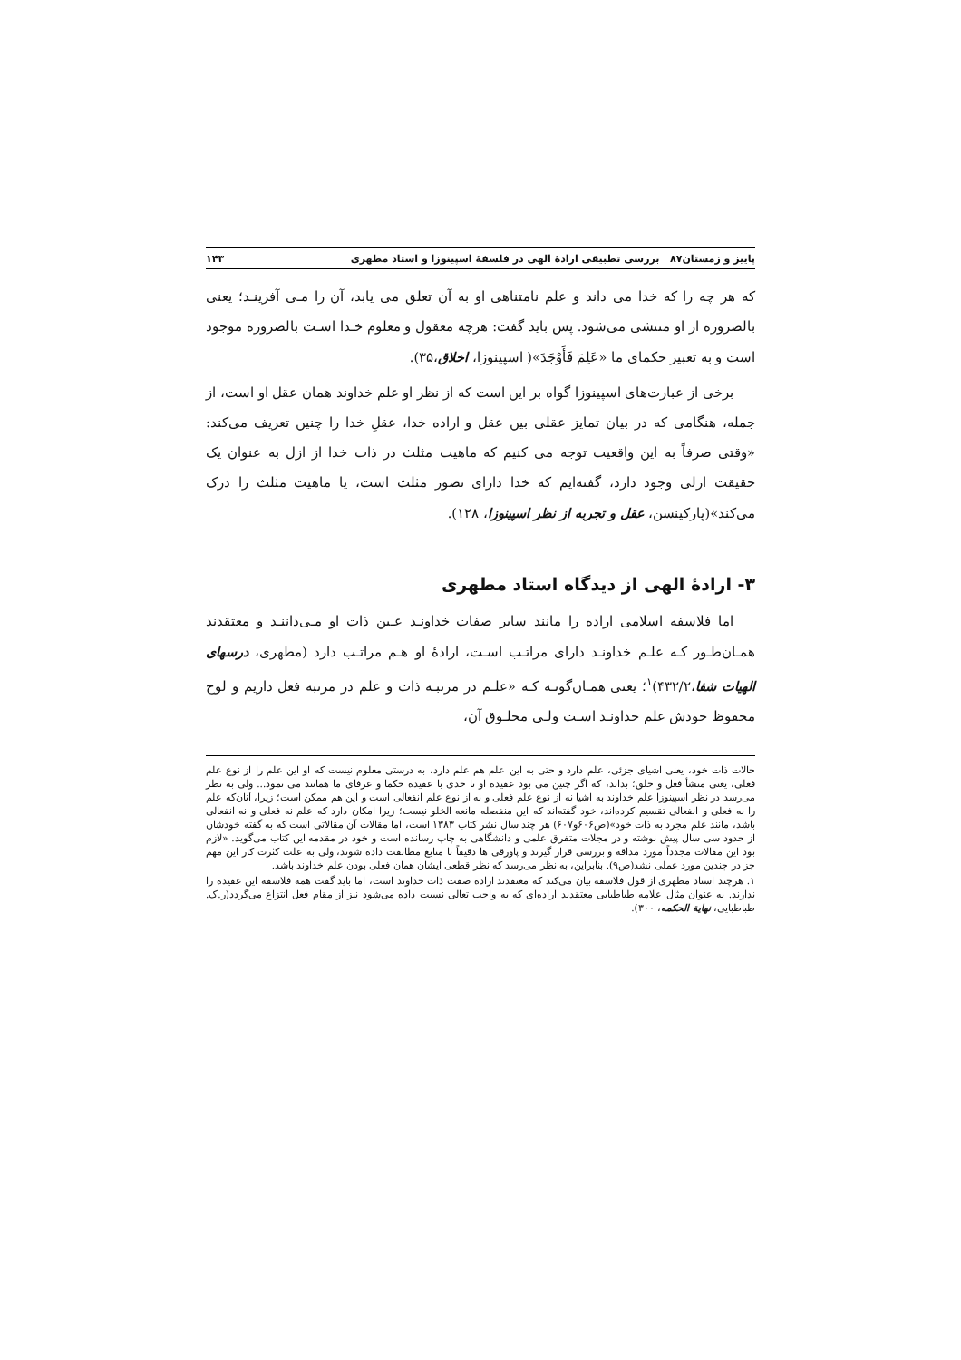پاییز و زمستان۸۷ بررسی تطبیقی ارادهٔ الهی در فلسفهٔ اسپینوزا و استاد مطهری ۱۴۳
که هر چه را که خدا می داند و علم نامتناهی او به آن تعلق می یابد، آن را مـی آفرینـد؛ یعنی بالضروره از او منتشی می‌شود. پس باید گفت: هرچه معقول و معلوم خـدا اسـت بالضروره موجود است و به تعبیر حکمای ما «عَلِمَ فَأَوْجَدَ»( اسپینوزا، اخلاق،۳۵).
برخی از عبارت‌های اسپینوزا گواه بر این است که از نظر او علم خداوند همان عقل او است، از جمله، هنگامی که در بیان تمایز عقلی بین عقل و اراده خدا، عقلِ خدا را چنین تعریف می‌کند: «وقتی صرفاً به این واقعیت توجه می کنیم که ماهیت مثلث در ذات خدا از ازل به عنوان یک حقیقت ازلی وجود دارد، گفته‌ایم که خدا دارای تصور مثلث است، یا ماهیت مثلث را درک می‌کند»(پارکینسن، عقل و تجربه از نظر اسپینوزا، ۱۲۸).
۳- ارادهٔ الهی از دیدگاه استاد مطهری
اما فلاسفه اسلامی اراده را مانند سایر صفات خداونـد عـین ذات او مـی‌داننـد و معتقدند همـان‌طـور کـه علـم خداونـد دارای مراتـب اسـت، ارادهٔ او هـم مراتـب دارد (مطهری، درسهای الهیات شفا،۴۳۲/۲)<sup>۱</sup>؛ یعنی همـان‌گونـه کـه «علـم در مرتبـه ذات و علم در مرتبه فعل داریم و لوح محفوظ خودش علم خداونـد اسـت ولـی مخلـوق آن،
حالات ذات خود، یعنی اشیای جزئی، علم دارد و حتی به این علم هم علم دارد، به درستی معلوم نیست که او این علم را از نوع علم فعلی، یعنی منشأ فعل و خلق؛ بداند، که اگر چنین می بود عقیده او تا حدی با عقیده حکما و عرفای ما همانند می نمود... ولی به نظر می‌رسد در نظر اسپینوزا علم خداوند به اشیا نه از نوع علم فعلی و نه از نوع علم انفعالی است و این هم ممکن است؛ زیرا، آنان‌که علم را به فعلی و انفعالی تقسیم کرده‌اند، خود گفته‌اند که این منفصله مانعه الخلو نیست؛ زیرا امکان دارد که علم نه فعلی و نه انفعالی باشد، مانند علم مجرد به ذات خود»(ص۶۰۶و۶۰۷) هر چند سال نشر کتاب ۱۳۸۳ است، اما مقالات آن مقالاتی است که به گفته خودشان از حدود سی سال پیش نوشته و در مجلات متفرق علمی و دانشگاهی به چاپ رسانده است و خود در مقدمه این کتاب می‌گوید. «لازم بود این مقالات مجدداً مورد مداقه و بررسی قرار گیرند و پاورقی ها دقیقاً با منابع مطابقت داده شوند، ولی به علت کثرت کار این مهم جز در چندین مورد عملی نشد(ص۹). بنابراین، به نظر می‌رسد که نظر قطعی ایشان همان فعلی بودن علم خداوند باشد.
۱. هرچند استاد مطهری از قول فلاسفه بیان می‌کند که معتقدند اراده صفت ذات خداوند است، اما باید گفت همه فلاسفه این عقیده را ندارند. به عنوان مثال علامه طباطبایی معتقدند اراده‌ای که به واجب تعالی نسبت داده می‌شود نیز از مقام فعل انتزاع می‌گردد(ر.ک. طباطبایی، نهایة الحکمه، ۳۰۰).